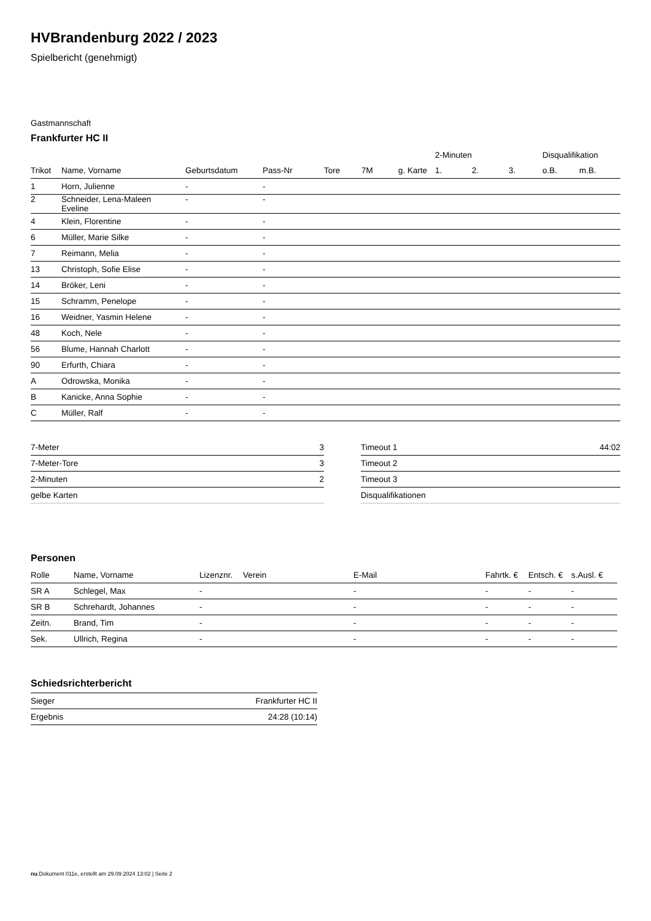HVBrandenburg 2022 / 2023
Spielbericht (genehmigt)
Gastmannschaft
Frankfurter HC II
| | | | | | | | 2-Minuten | | | Disqualifikation | |
| --- | --- | --- | --- | --- | --- | --- | --- | --- | --- | --- | --- |
| Trikot | Name, Vorname | Geburtsdatum | Pass-Nr | Tore | 7M | g. Karte | 1. | 2. | 3. | o.B. | m.B. |
| 1 | Horn, Julienne | - | - | | | | | | | | |
| 2 | Schneider, Lena-Maleen Eveline | - | - | | | | | | | | |
| 4 | Klein, Florentine | - | - | | | | | | | | |
| 6 | Müller, Marie Silke | - | - | | | | | | | | |
| 7 | Reimann, Melia | - | - | | | | | | | | |
| 13 | Christoph, Sofie Elise | - | - | | | | | | | | |
| 14 | Bröker, Leni | - | - | | | | | | | | |
| 15 | Schramm, Penelope | - | - | | | | | | | | |
| 16 | Weidner, Yasmin Helene | - | - | | | | | | | | |
| 48 | Koch, Nele | - | - | | | | | | | | |
| 56 | Blume, Hannah Charlott | - | - | | | | | | | | |
| 90 | Erfurth, Chiara | - | - | | | | | | | | |
| A | Odrowska, Monika | - | - | | | | | | | | |
| B | Kanicke, Anna Sophie | - | - | | | | | | | | |
| C | Müller, Ralf | - | - | | | | | | | | |
| 7-Meter | 3 |
| 7-Meter-Tore | 3 |
| 2-Minuten | 2 |
| gelbe Karten | |
| Timeout 1 | 44:02 |
| Timeout 2 | |
| Timeout 3 | |
| Disqualifikationen | |
Personen
| Rolle | Name, Vorname | Lizenznr. | Verein | E-Mail | Fahrtk. € | Entsch. € | s.Ausl. € |
| --- | --- | --- | --- | --- | --- | --- | --- |
| SR A | Schlegel, Max | - | | - | - | - | - |
| SR B | Schrehardt, Johannes | - | | - | - | - | - |
| Zeitn. | Brand, Tim | - | | - | - | - | - |
| Sek. | Ullrich, Regina | - | | - | - | - | - |
Schiedsrichterbericht
| Sieger | Frankfurter HC II |
| Ergebnis | 24:28 (10:14) |
nu.Dokument 011e, erstellt am 29.09.2024 13:02 | Seite 2